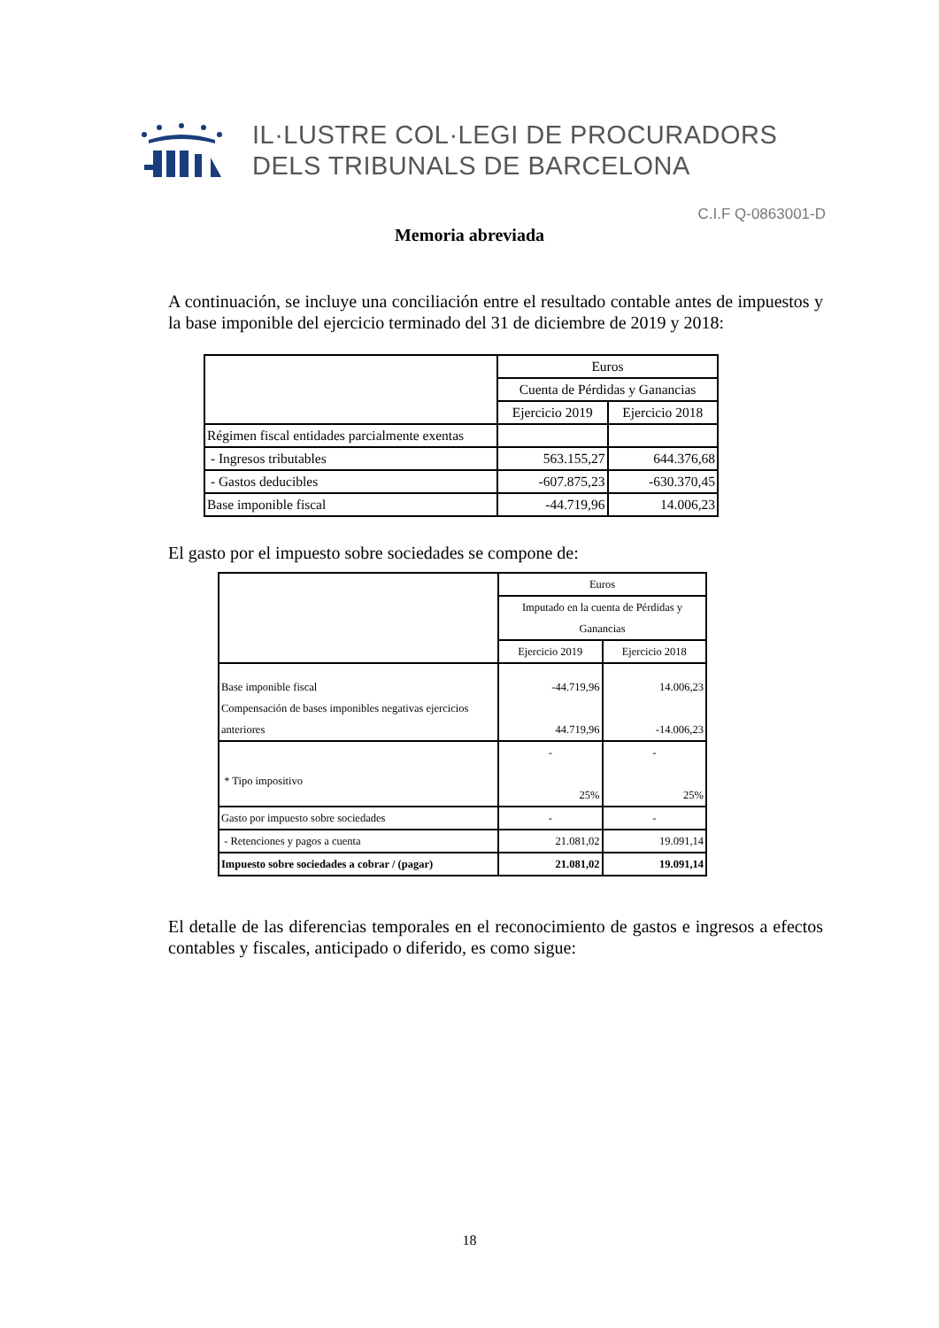IL·LUSTRE COL·LEGI DE PROCURADORS
DELS TRIBUNALS DE BARCELONA
C.I.F Q-0863001-D
Memoria abreviada
A continuación, se incluye una conciliación entre el resultado contable antes de impuestos y la base imponible del ejercicio terminado del 31 de diciembre de 2019 y 2018:
| | Euros | |
| | Cuenta de Pérdidas y Ganancias | |
| | Ejercicio 2019 | Ejercicio 2018 |
| Régimen fiscal entidades parcialmente exentas | | |
| - Ingresos tributables | 563.155,27 | 644.376,68 |
| - Gastos deducibles | -607.875,23 | -630.370,45 |
| Base imponible fiscal | -44.719,96 | 14.006,23 |
El gasto por el impuesto sobre sociedades se compone de:
| | Euros | |
| | Imputado en la cuenta de Pérdidas y Ganancias | |
| | Ejercicio 2019 | Ejercicio 2018 |
| Base imponible fiscal Compensación de bases imponibles negativas ejercicios anteriores | -44.719,96 44.719,96 | 14.006,23 -14.006,23 |
| * Tipo impositivo | - 25% | - 25% |
| Gasto por impuesto sobre sociedades | - | - |
| - Retenciones y pagos a cuenta | 21.081,02 | 19.091,14 |
| Impuesto sobre sociedades a cobrar / (pagar) | 21.081,02 | 19.091,14 |
El detalle de las diferencias temporales en el reconocimiento de gastos e ingresos a efectos contables y fiscales, anticipado o diferido, es como sigue:
18